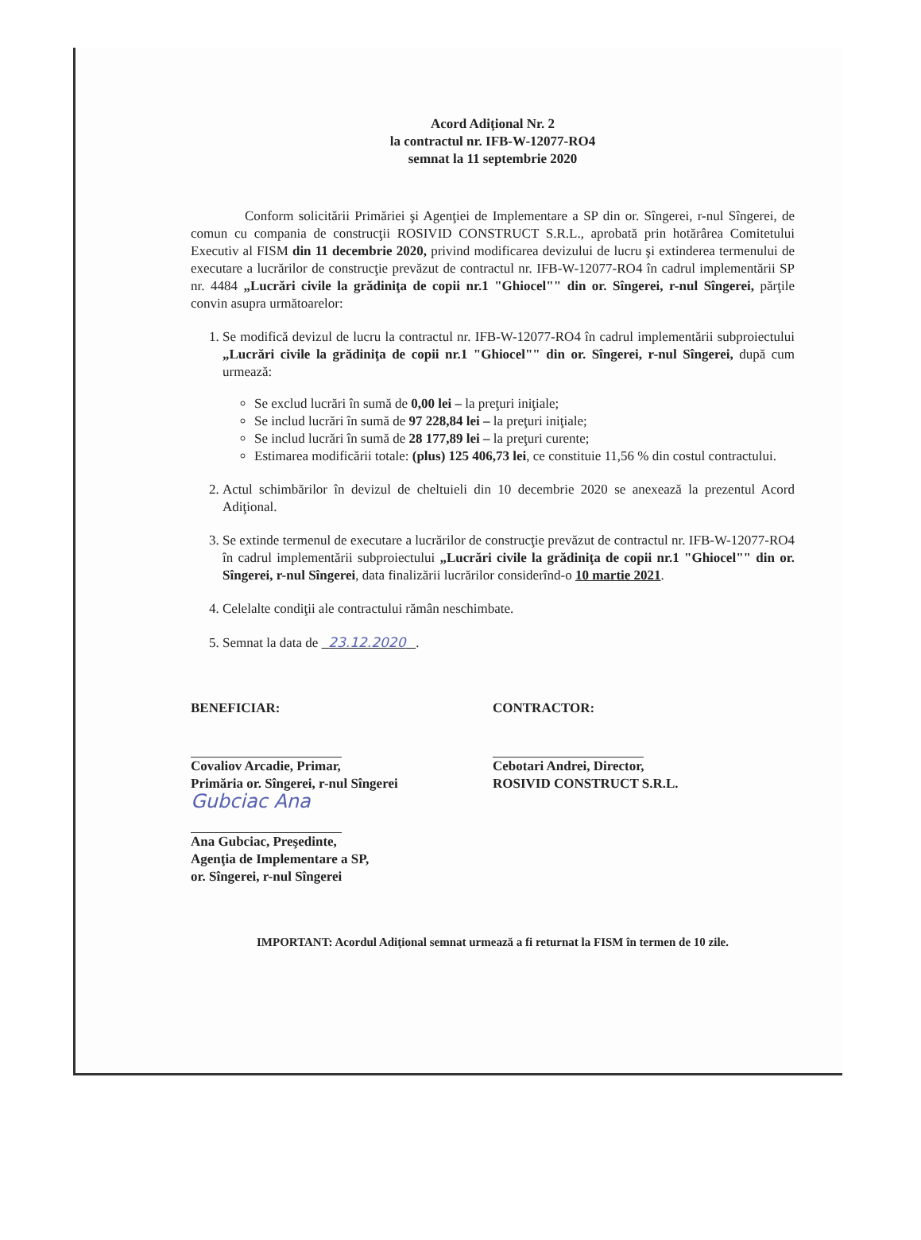Acord Adiţional Nr. 2
la contractul nr. IFB-W-12077-RO4
semnat la 11 septembrie 2020
    Conform solicitării Primăriei şi Agenţiei de Implementare a SP din or. Sîngerei, r-nul Sîngerei, de comun cu compania de construcţii ROSIVID CONSTRUCT S.R.L., aprobată prin hotărârea Comitetului Executiv al FISM din 11 decembrie 2020, privind modificarea devizului de lucru şi extinderea termenului de executare a lucrărilor de construcţie prevăzut de contractul nr. IFB-W-12077-RO4 în cadrul implementării SP nr. 4484 „Lucrări civile la grădiniţa de copii nr.1 "Ghiocel"" din or. Sîngerei, r-nul Sîngerei, părţile convin asupra următoarelor:
1. Se modifică devizul de lucru la contractul nr. IFB-W-12077-RO4 în cadrul implementării subproiectului „Lucrări civile la grădiniţa de copii nr.1 "Ghiocel"" din or. Sîngerei, r-nul Sîngerei, după cum urmează:
Se exclud lucrări în sumă de 0,00 lei – la preţuri iniţiale;
Se includ lucrări în sumă de 97 228,84 lei – la preţuri iniţiale;
Se includ lucrări în sumă de 28 177,89 lei – la preţuri curente;
Estimarea modificării totale: (plus) 125 406,73 lei, ce constituie 11,56 % din costul contractului.
2. Actul schimbărilor în devizul de cheltuieli din 10 decembrie 2020 se anexează la prezentul Acord Adiţional.
3. Se extinde termenul de executare a lucrărilor de construcţie prevăzut de contractul nr. IFB-W-12077-RO4 în cadrul implementării subproiectului „Lucrări civile la grădiniţa de copii nr.1 "Ghiocel"" din or. Sîngerei, r-nul Sîngerei, data finalizării lucrărilor considerînd-o 10 martie 2021.
4. Celelalte condiţii ale contractului rămân neschimbate.
5. Semnat la data de 23.12.2020 .
BENEFICIAR:
Covaliov Arcadie, Primar,
Primăria or. Sîngerei, r-nul Sîngerei
Gubciac Ana
Ana Gubciac, Preşedinte,
Agenţia de Implementare a SP,
or. Sîngerei, r-nul Sîngerei
CONTRACTOR:
Cebotari Andrei, Director,
ROSIVID CONSTRUCT S.R.L.
IMPORTANT: Acordul Adiţional semnat urmează a fi returnat la FISM în termen de 10 zile.